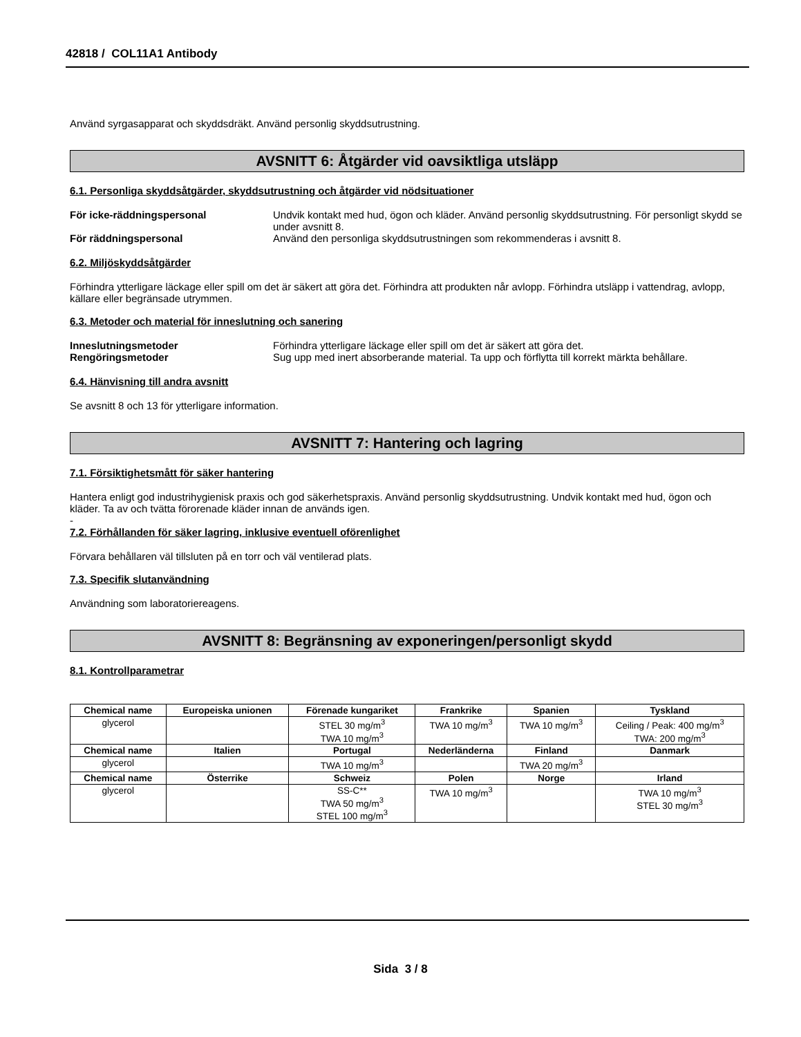42818 / COL11A1 Antibody
Använd syrgasapparat och skyddsdräkt. Använd personlig skyddsutrustning.
AVSNITT 6: Åtgärder vid oavsiktliga utsläpp
6.1. Personliga skyddsåtgärder, skyddsutrustning och åtgärder vid nödsituationer
För icke-räddningspersonal Undvik kontakt med hud, ögon och kläder. Använd personlig skyddsutrustning. För personligt skydd se under avsnitt 8. För räddningspersonal Använd den personliga skyddsutrustningen som rekommenderas i avsnitt 8.
6.2. Miljöskyddsåtgärder
Förhindra ytterligare läckage eller spill om det är säkert att göra det. Förhindra att produkten når avlopp. Förhindra utsläpp i vattendrag, avlopp, källare eller begränsade utrymmen.
6.3. Metoder och material för inneslutning och sanering
Inneslutningsmetoder Förhindra ytterligare läckage eller spill om det är säkert att göra det. Rengöringsmetoder Sug upp med inert absorberande material. Ta upp och förflytta till korrekt märkta behållare.
6.4. Hänvisning till andra avsnitt
Se avsnitt 8 och 13 för ytterligare information.
AVSNITT 7: Hantering och lagring
7.1. Försiktighetsmått för säker hantering
Hantera enligt god industrihygienisk praxis och god säkerhetspraxis. Använd personlig skyddsutrustning. Undvik kontakt med hud, ögon och kläder. Ta av och tvätta förorenade kläder innan de används igen.
-
7.2. Förhållanden för säker lagring, inklusive eventuell oförenlighet
Förvara behållaren väl tillsluten på en torr och väl ventilerad plats.
7.3. Specifik slutanvändning
Användning som laboratoriereagens.
AVSNITT 8: Begränsning av exponeringen/personligt skydd
8.1. Kontrollparametrar
| Chemical name | Europeiska unionen | Förenade kungariket | Frankrike | Spanien | Tyskland |
| --- | --- | --- | --- | --- | --- |
| glycerol | | STEL 30 mg/m<sup>3</sup> TWA 10 mg/m<sup>3</sup> | TWA 10 mg/m<sup>3</sup> | TWA 10 mg/m<sup>3</sup> | Ceiling / Peak: 400 mg/m<sup>3</sup> TWA: 200 mg/m<sup>3</sup> |
| Chemical name | Italien | Portugal | Nederländerna | Finland | Danmark |
| glycerol | | TWA 10 mg/m<sup>3</sup> | | TWA 20 mg/m<sup>3</sup> | |
| Chemical name | Österrike | Schweiz | Polen | Norge | Irland |
| glycerol | | SS-C** TWA 50 mg/m<sup>3</sup> STEL 100 mg/m<sup>3</sup> | TWA 10 mg/m<sup>3</sup> | | TWA 10 mg/m<sup>3</sup> STEL 30 mg/m<sup>3</sup> |
Sida 3 / 8